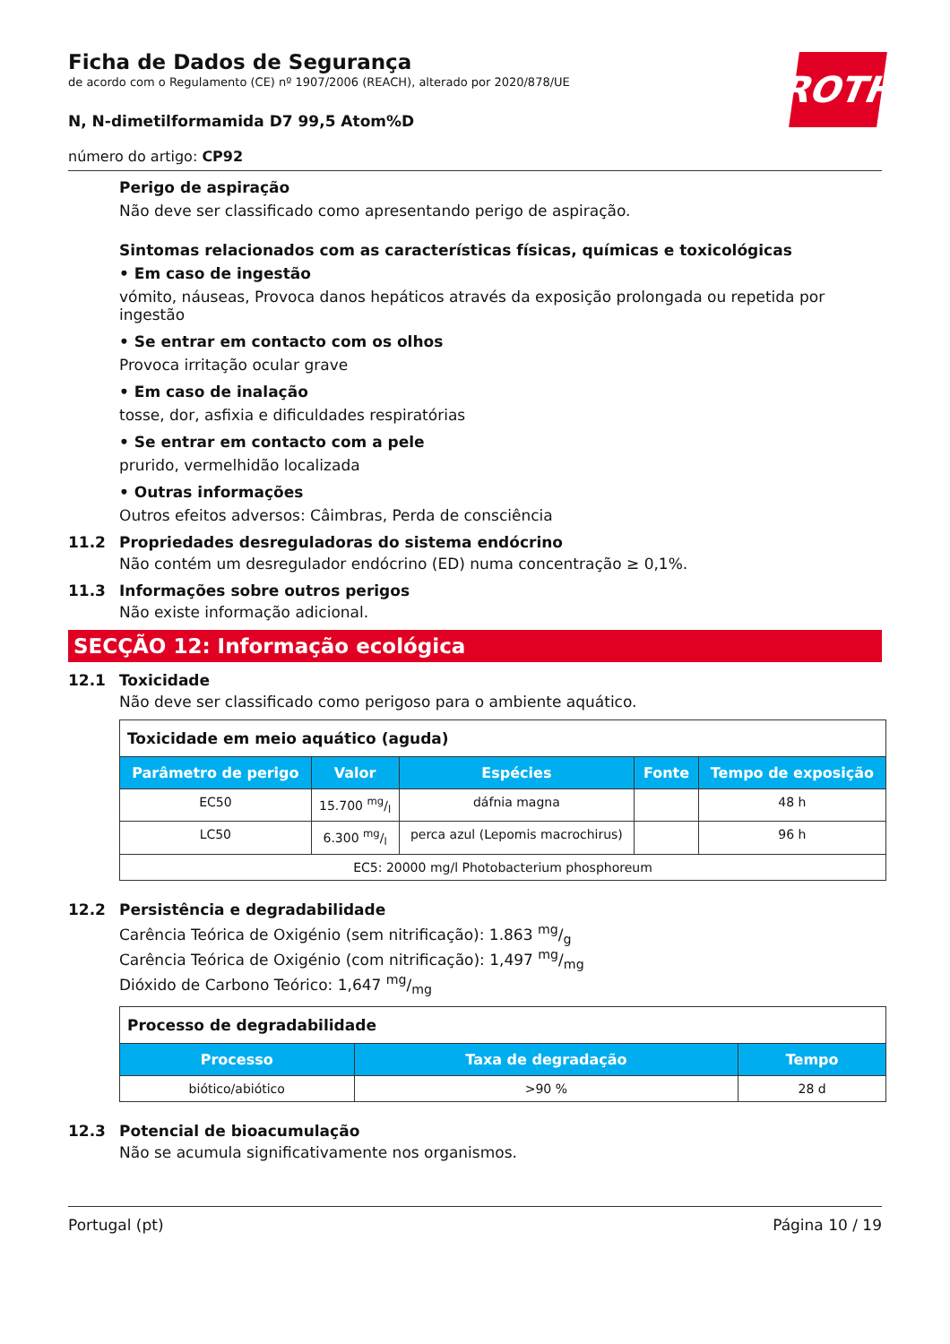ROTH
Ficha de Dados de Segurança
de acordo com o Regulamento (CE) nº 1907/2006 (REACH), alterado por 2020/878/UE
N, N-dimetilformamida D7 99,5 Atom%D
número do artigo: CP92
Perigo de aspiração
Não deve ser classificado como apresentando perigo de aspiração.
Sintomas relacionados com as características físicas, químicas e toxicológicas
• Em caso de ingestão
vómito, náuseas, Provoca danos hepáticos através da exposição prolongada ou repetida por ingestão
• Se entrar em contacto com os olhos
Provoca irritação ocular grave
• Em caso de inalação
tosse, dor, asfixia e dificuldades respiratórias
• Se entrar em contacto com a pele
prurido, vermelhidão localizada
• Outras informações
Outros efeitos adversos: Câimbras, Perda de consciência
11.2 Propriedades desreguladoras do sistema endócrino
Não contém um desregulador endócrino (ED) numa concentração ≥ 0,1%.
11.3 Informações sobre outros perigos
Não existe informação adicional.
SECÇÃO 12: Informação ecológica
12.1 Toxicidade
Não deve ser classificado como perigoso para o ambiente aquático.
| Toxicidade em meio aquático (aguda) | | | | |
| Parâmetro de perigo | Valor | Espécies | Fonte | Tempo de exposição |
| EC50 | 15.700 mg/l | dáfnia magna | | 48 h |
| LC50 | 6.300 mg/l | perca azul (Lepomis macrochirus) | | 96 h |
| EC5: 20000 mg/l Photobacterium phosphoreum | | | | |
12.2 Persistência e degradabilidade
Carência Teórica de Oxigénio (sem nitrificação): 1.863 mg/g
Carência Teórica de Oxigénio (com nitrificação): 1,497 mg/mg
Dióxido de Carbono Teórico: 1,647 mg/mg
| Processo de degradabilidade | | |
| Processo | Taxa de degradação | Tempo |
| biótico/abiótico | >90 % | 28 d |
12.3 Potencial de bioacumulação
Não se acumula significativamente nos organismos.
Portugal (pt) Página 10 / 19